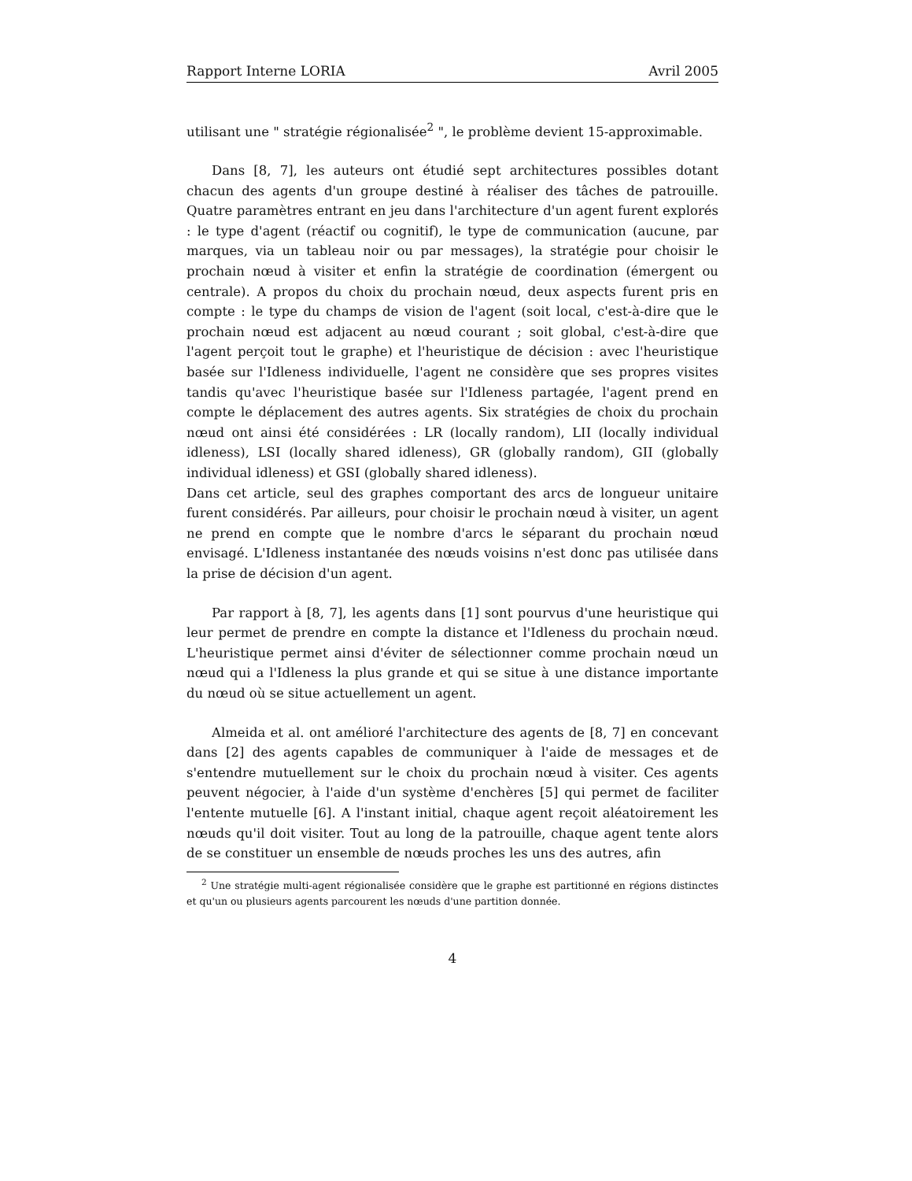Rapport Interne LORIA Avril 2005
utilisant une " stratégie régionalisée<sup>2</sup> ", le problème devient 15-approximable.
Dans [8, 7], les auteurs ont étudié sept architectures possibles dotant chacun des agents d'un groupe destiné à réaliser des tâches de patrouille. Quatre paramètres entrant en jeu dans l'architecture d'un agent furent explorés : le type d'agent (réactif ou cognitif), le type de communication (aucune, par marques, via un tableau noir ou par messages), la stratégie pour choisir le prochain nœud à visiter et enfin la stratégie de coordination (émergent ou centrale). A propos du choix du prochain nœud, deux aspects furent pris en compte : le type du champs de vision de l'agent (soit local, c'est-à-dire que le prochain nœud est adjacent au nœud courant ; soit global, c'est-à-dire que l'agent perçoit tout le graphe) et l'heuristique de décision : avec l'heuristique basée sur l'Idleness individuelle, l'agent ne considère que ses propres visites tandis qu'avec l'heuristique basée sur l'Idleness partagée, l'agent prend en compte le déplacement des autres agents. Six stratégies de choix du prochain nœud ont ainsi été considérées : LR (locally random), LII (locally individual idleness), LSI (locally shared idleness), GR (globally random), GII (globally individual idleness) et GSI (globally shared idleness).
Dans cet article, seul des graphes comportant des arcs de longueur unitaire furent considérés. Par ailleurs, pour choisir le prochain nœud à visiter, un agent ne prend en compte que le nombre d'arcs le séparant du prochain nœud envisagé. L'Idleness instantanée des nœuds voisins n'est donc pas utilisée dans la prise de décision d'un agent.
Par rapport à [8, 7], les agents dans [1] sont pourvus d'une heuristique qui leur permet de prendre en compte la distance et l'Idleness du prochain nœud. L'heuristique permet ainsi d'éviter de sélectionner comme prochain nœud un nœud qui a l'Idleness la plus grande et qui se situe à une distance importante du nœud où se situe actuellement un agent.
Almeida et al. ont amélioré l'architecture des agents de [8, 7] en concevant dans [2] des agents capables de communiquer à l'aide de messages et de s'entendre mutuellement sur le choix du prochain nœud à visiter. Ces agents peuvent négocier, à l'aide d'un système d'enchères [5] qui permet de faciliter l'entente mutuelle [6]. A l'instant initial, chaque agent reçoit aléatoirement les nœuds qu'il doit visiter. Tout au long de la patrouille, chaque agent tente alors de se constituer un ensemble de nœuds proches les uns des autres, afin
<sup>2</sup> Une stratégie multi-agent régionalisée considère que le graphe est partitionné en régions distinctes et qu'un ou plusieurs agents parcourent les nœuds d'une partition donnée.
4